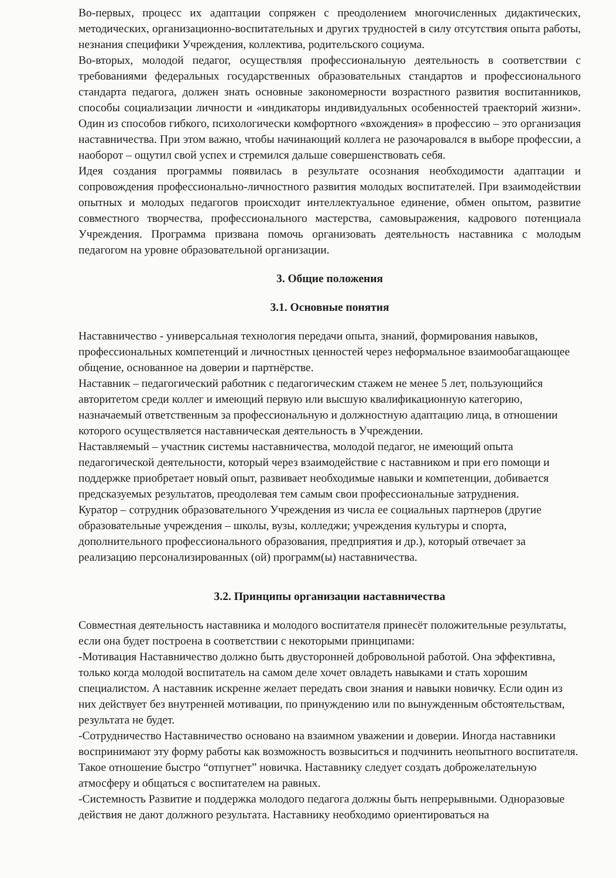Во-первых, процесс их адаптации сопряжен с преодолением многочисленных дидактических, методических, организационно-воспитательных и других трудностей в силу отсутствия опыта работы, незнания специфики Учреждения, коллектива, родительского социума.
Во-вторых, молодой педагог, осуществляя профессиональную деятельность в соответствии с требованиями федеральных государственных образовательных стандартов и профессионального стандарта педагога, должен знать основные закономерности возрастного развития воспитанников, способы социализации личности и «индикаторы индивидуальных особенностей траекторий жизни». Один из способов гибкого, психологически комфортного «вхождения» в профессию – это организация наставничества. При этом важно, чтобы начинающий коллега не разочаровался в выборе профессии, а наоборот – ощутил свой успех и стремился дальше совершенствовать себя.
Идея создания программы появилась в результате осознания необходимости адаптации и сопровождения профессионально-личностного развития молодых воспитателей. При взаимодействии опытных и молодых педагогов происходит интеллектуальное единение, обмен опытом, развитие совместного творчества, профессионального мастерства, самовыражения, кадрового потенциала Учреждения. Программа призвана помочь организовать деятельность наставника с молодым педагогом на уровне образовательной организации.
3. Общие положения
3.1. Основные понятия
Наставничество - универсальная технология передачи опыта, знаний, формирования навыков, профессиональных компетенций и личностных ценностей через неформальное взаимообагащающее общение, основанное на доверии и партнёрстве.
Наставник – педагогический работник с педагогическим стажем не менее 5 лет, пользующийся авторитетом среди коллег и имеющий первую или высшую квалификационную категорию, назначаемый ответственным за профессиональную и должностную адаптацию лица, в отношении которого осуществляется наставническая деятельность в Учреждении.
Наставляемый – участник системы наставничества, молодой педагог, не имеющий опыта педагогической деятельности, который через взаимодействие с наставником и при его помощи и поддержке приобретает новый опыт, развивает необходимые навыки и компетенции, добивается предсказуемых результатов, преодолевая тем самым свои профессиональные затруднения.
Куратор – сотрудник образовательного Учреждения из числа ее социальных партнеров (другие образовательные учреждения – школы, вузы, колледжи; учреждения культуры и спорта, дополнительного профессионального образования, предприятия и др.), который отвечает за реализацию персонализированных (ой) программ(ы) наставничества.
3.2. Принципы организации наставничества
Совместная деятельность наставника и молодого воспитателя принесёт положительные результаты, если она будет построена в соответствии с некоторыми принципами:
-Мотивация Наставничество должно быть двусторонней добровольной работой. Она эффективна, только когда молодой воспитатель на самом деле хочет овладеть навыками и стать хорошим специалистом. А наставник искренне желает передать свои знания и навыки новичку. Если один из них действует без внутренней мотивации, по принуждению или по вынужденным обстоятельствам, результата не будет.
-Сотрудничество Наставничество основано на взаимном уважении и доверии. Иногда наставники воспринимают эту форму работы как возможность возвыситься и подчинить неопытного воспитателя. Такое отношение быстро “отпугнет” новичка. Наставнику следует создать доброжелательную атмосферу и общаться с воспитателем на равных.
-Системность Развитие и поддержка молодого педагога должны быть непрерывными. Одноразовые действия не дают должного результата. Наставнику необходимо ориентироваться на